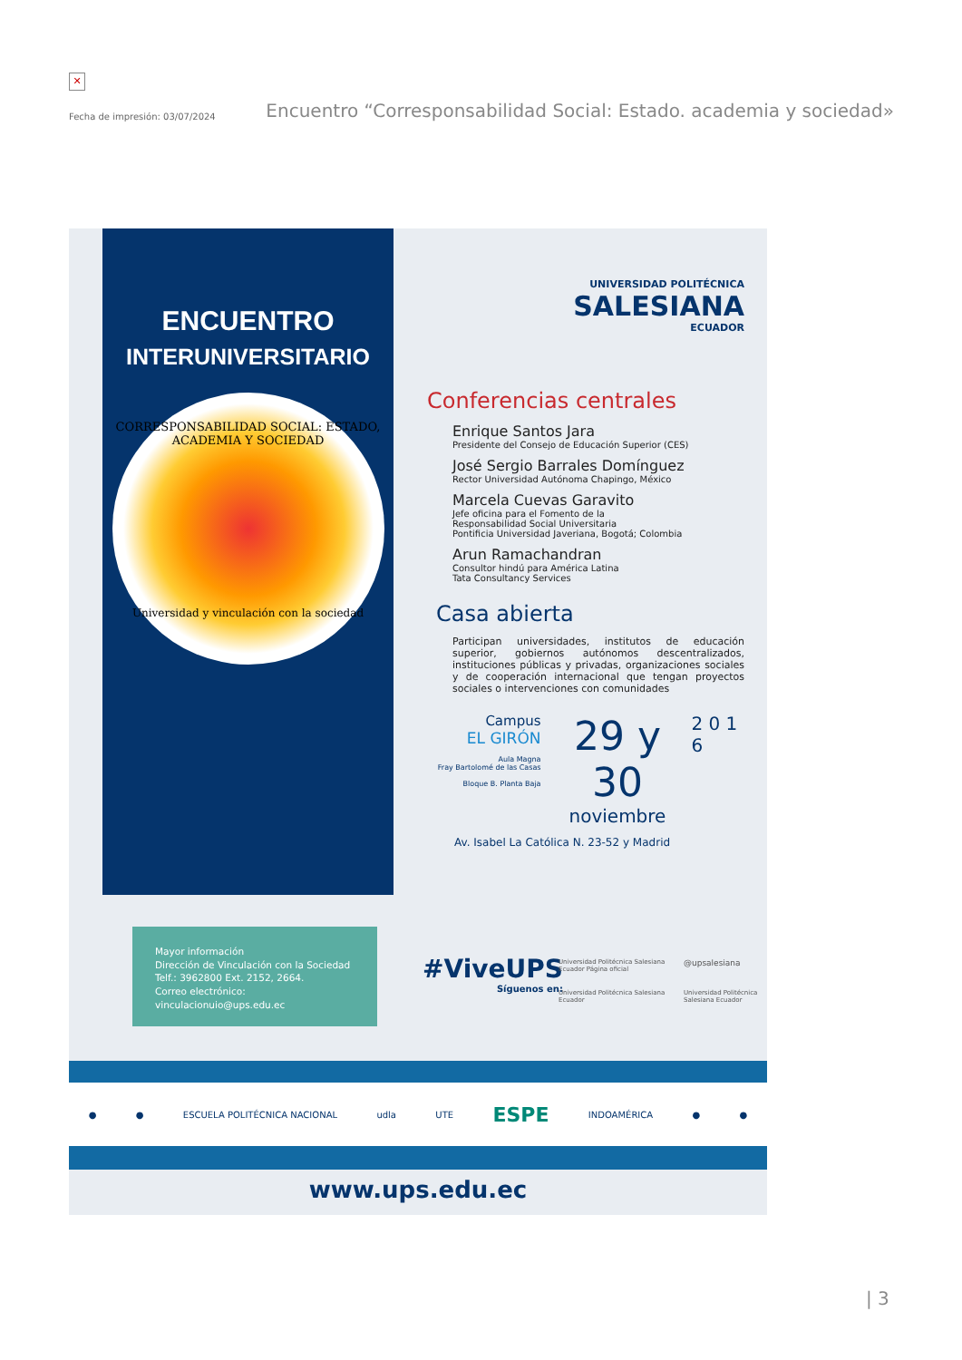✕
Fecha de impresión: 03/07/2024 Encuentro “Corresponsabilidad Social: Estado. academia y sociedad»
ENCUENTRO
INTERUNIVERSITARIO
CORRESPONSABILIDAD SOCIAL: ESTADO, ACADEMIA Y SOCIEDAD
Universidad y vinculación con la sociedad
UNIVERSIDAD POLITÉCNICA
SALESIANA
ECUADOR
Conferencias centrales
Enrique Santos Jara
Presidente del Consejo de Educación Superior (CES)
José Sergio Barrales Domínguez
Rector Universidad Autónoma Chapingo, México
Marcela Cuevas Garavito
Jefe oficina para el Fomento de la
Responsabilidad Social Universitaria
Pontificia Universidad Javeriana, Bogotá; Colombia
Arun Ramachandran
Consultor hindú para América Latina
Tata Consultancy Services
Casa abierta
Participan universidades, institutos de educación superior, gobiernos autónomos descentralizados, instituciones públicas y privadas, organizaciones sociales y de cooperación internacional que tengan proyectos sociales o intervenciones con comunidades
Campus
EL GIRÓN
Aula Magna
Fray Bartolomé de las Casas
Bloque B. Planta Baja
29 y 30
noviembre
2 0 1 6
Av. Isabel La Católica N. 23-52 y Madrid
Mayor información
Dirección de Vinculación con la Sociedad
Telf.: 3962800 Ext. 2152, 2664.
Correo electrónico:
vinculacionuio@ups.edu.ec
#ViveUPS
Síguenos en:
Universidad Politécnica Salesiana Ecuador Página oficial @upsalesiana Universidad Politécnica Salesiana Ecuador Universidad Politécnica Salesiana Ecuador
● ● ESCUELA POLITÉCNICA NACIONAL udla UTE ESPE INDOAMÉRICA ● ●
www.ups.edu.ec
| 3